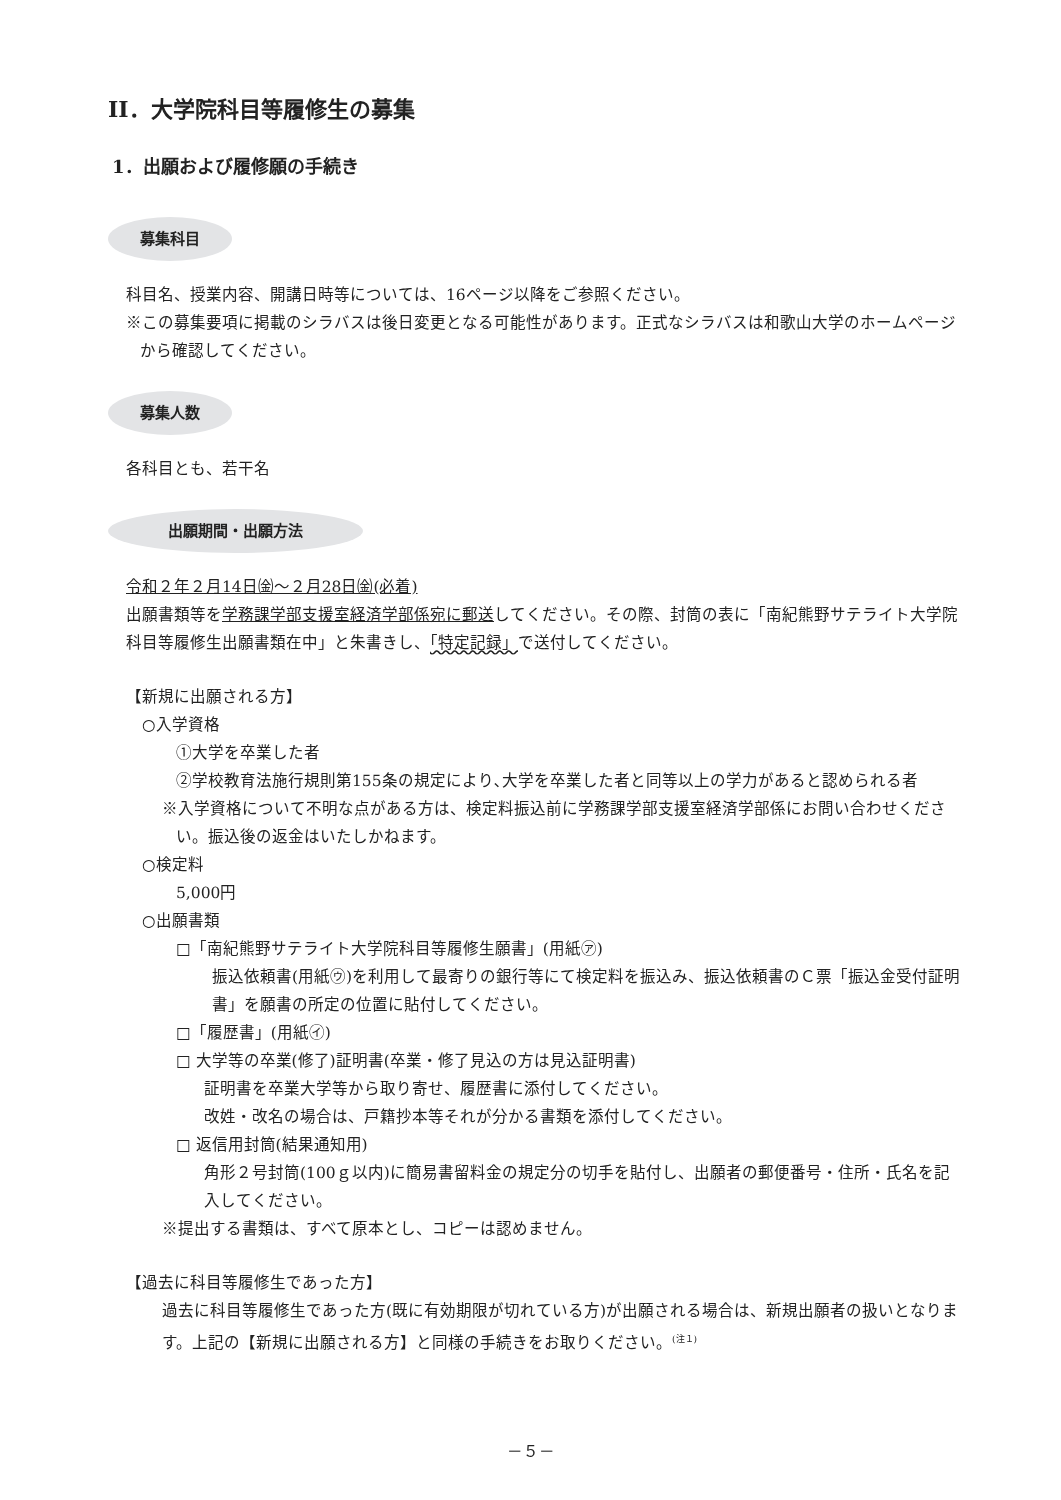II．大学院科目等履修生の募集
1．出願および履修願の手続き
募集科目
科目名、授業内容、開講日時等については、16ページ以降をご参照ください。
※この募集要項に掲載のシラバスは後日変更となる可能性があります。正式なシラバスは和歌山大学のホームページから確認してください。
募集人数
各科目とも、若干名
出願期間・出願方法
令和２年２月14日㈮～２月28日㈮(必着)
出願書類等を学務課学部支援室経済学部係宛に郵送してください。その際、封筒の表に「南紀熊野サテライト大学院科目等履修生出願書類在中」と朱書きし、「特定記録」で送付してください。
【新規に出願される方】
○入学資格
①大学を卒業した者
②学校教育法施行規則第155条の規定により､大学を卒業した者と同等以上の学力があると認められる者
※入学資格について不明な点がある方は、検定料振込前に学務課学部支援室経済学部係にお問い合わせください。振込後の返金はいたしかねます。
○検定料
5,000円
○出願書類
□「南紀熊野サテライト大学院科目等履修生願書」(用紙㋐)
振込依頼書(用紙㋒)を利用して最寄りの銀行等にて検定料を振込み、振込依頼書のＣ票「振込金受付証明書」を願書の所定の位置に貼付してください。
□「履歴書」(用紙㋑)
□ 大学等の卒業(修了)証明書(卒業・修了見込の方は見込証明書)
証明書を卒業大学等から取り寄せ、履歴書に添付してください。
改姓・改名の場合は、戸籍抄本等それが分かる書類を添付してください。
□ 返信用封筒(結果通知用)
角形２号封筒(100ｇ以内)に簡易書留料金の規定分の切手を貼付し、出願者の郵便番号・住所・氏名を記入してください。
※提出する書類は、すべて原本とし、コピーは認めません。
【過去に科目等履修生であった方】
過去に科目等履修生であった方(既に有効期限が切れている方)が出願される場合は、新規出願者の扱いとなります。上記の【新規に出願される方】と同様の手続きをお取りください。<sup>(注１)</sup>
－５－